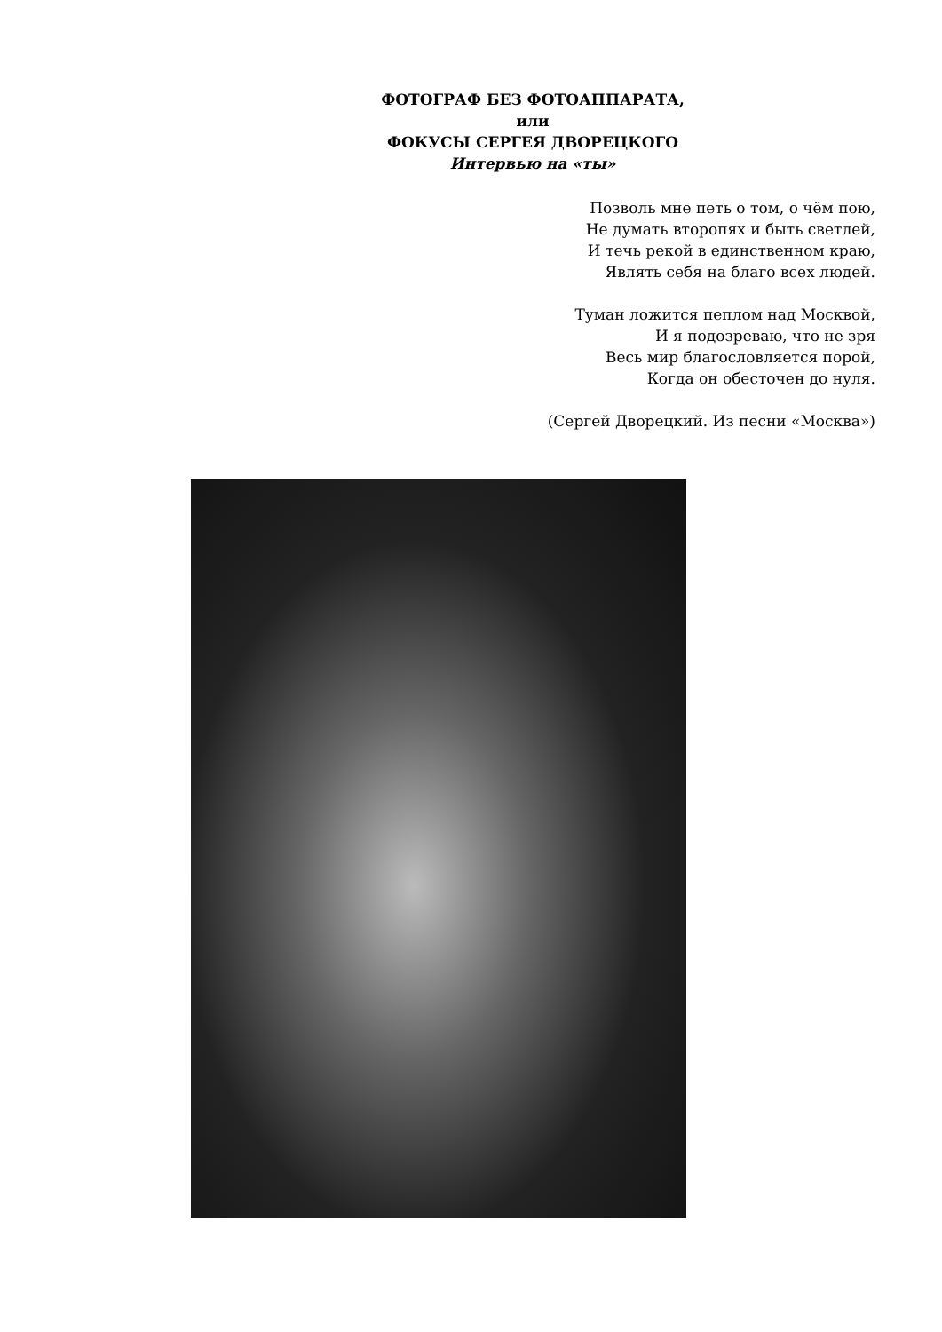ФОТОГРАФ БЕЗ ФОТОАППАРАТА,
или
ФОКУСЫ СЕРГЕЯ ДВОРЕЦКОГО
Интервью на «ты»
Позволь мне петь о том, о чём пою,
Не думать второпях и быть светлей,
И течь рекой в единственном краю,
Являть себя на благо всех людей.
Туман ложится пеплом над Москвой,
И я подозреваю, что не зря
Весь мир благословляется порой,
Когда он обесточен до нуля.
(Сергей Дворецкий. Из песни «Москва»)